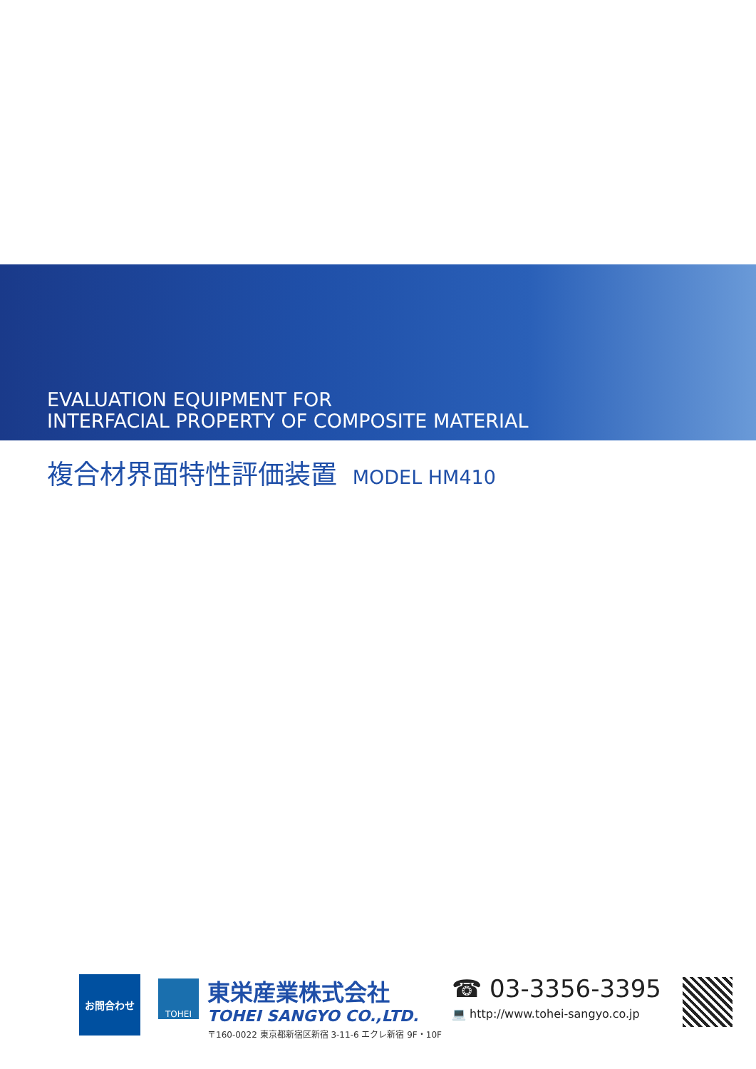EVALUATION EQUIPMENT FOR
INTERFACIAL PROPERTY OF COMPOSITE MATERIAL
複合材界面特性評価装置 MODEL HM410
お問合わせ
TOHEI
東栄産業株式会社
TOHEI SANGYO CO.,LTD.
〒160-0022 東京都新宿区新宿 3-11-6 エクレ新宿 9F・10F
☎ 03-3356-3395
💻 http://www.tohei-sangyo.co.jp